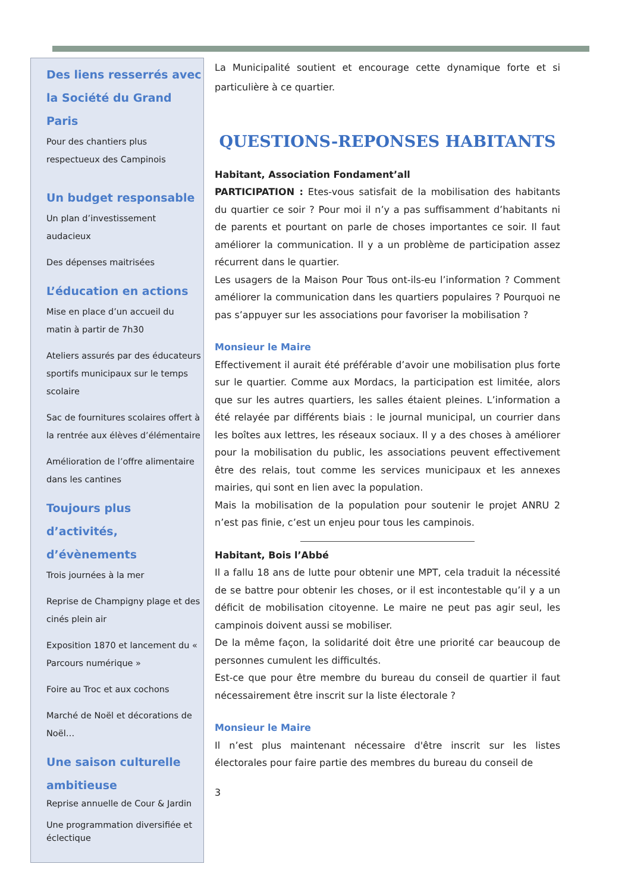Des liens resserrés avec la Société du Grand Paris
Pour des chantiers plus respectueux des Campinois
Un budget responsable
Un plan d’investissement audacieux
Des dépenses maitrisées
L’éducation en actions
Mise en place d’un accueil du matin à partir de 7h30
Ateliers assurés par des éducateurs sportifs municipaux sur le temps scolaire
Sac de fournitures scolaires offert à la rentrée aux élèves d’élémentaire
Amélioration de l’offre alimentaire dans les cantines
Toujours plus d’activités, d’évènements
Trois journées à la mer
Reprise de Champigny plage et des cinés plein air
Exposition 1870 et lancement du « Parcours numérique »
Foire au Troc et aux cochons
Marché de Noël et décorations de Noël…
Une saison culturelle ambitieuse
Reprise annuelle de Cour & Jardin
Une programmation diversifiée et éclectique
La Municipalité soutient et encourage cette dynamique forte et si particulière à ce quartier.
QUESTIONS-REPONSES HABITANTS
Habitant, Association Fondament’all
PARTICIPATION : Etes-vous satisfait de la mobilisation des habitants du quartier ce soir ? Pour moi il n’y a pas suffisamment d’habitants ni de parents et pourtant on parle de choses importantes ce soir. Il faut améliorer la communication. Il y a un problème de participation assez récurrent dans le quartier.
Les usagers de la Maison Pour Tous ont-ils-eu l’information ? Comment améliorer la communication dans les quartiers populaires ? Pourquoi ne pas s’appuyer sur les associations pour favoriser la mobilisation ?
Monsieur le Maire
Effectivement il aurait été préférable d’avoir une mobilisation plus forte sur le quartier. Comme aux Mordacs, la participation est limitée, alors que sur les autres quartiers, les salles étaient pleines. L’information a été relayée par différents biais : le journal municipal, un courrier dans les boîtes aux lettres, les réseaux sociaux. Il y a des choses à améliorer pour la mobilisation du public, les associations peuvent effectivement être des relais, tout comme les services municipaux et les annexes mairies, qui sont en lien avec la population.
Mais la mobilisation de la population pour soutenir le projet ANRU 2 n’est pas finie, c’est un enjeu pour tous les campinois.
Habitant, Bois l’Abbé
Il a fallu 18 ans de lutte pour obtenir une MPT, cela traduit la nécessité de se battre pour obtenir les choses, or il est incontestable qu’il y a un déficit de mobilisation citoyenne. Le maire ne peut pas agir seul, les campinois doivent aussi se mobiliser.
De la même façon, la solidarité doit être une priorité car beaucoup de personnes cumulent les difficultés.
Est-ce que pour être membre du bureau du conseil de quartier il faut nécessairement être inscrit sur la liste électorale ?
Monsieur le Maire
Il n’est plus maintenant nécessaire d'être inscrit sur les listes électorales pour faire partie des membres du bureau du conseil de
3